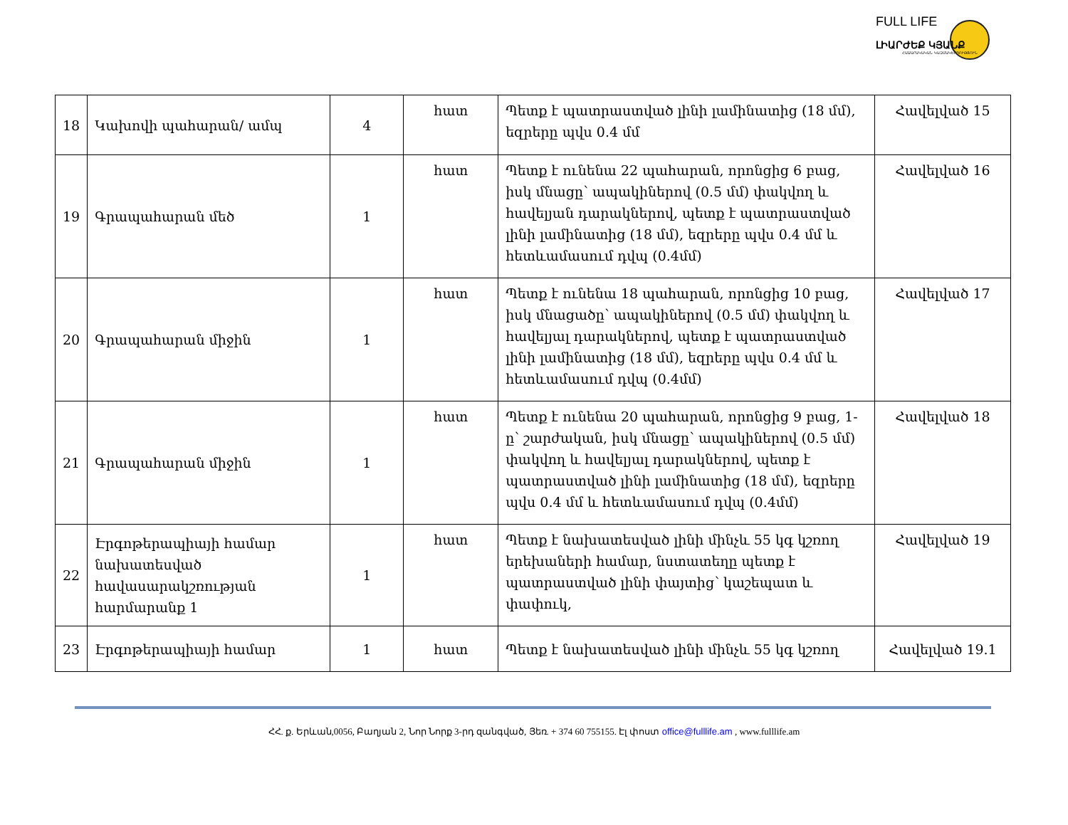FULL LIFE
ԼԻԱՐԺԵՔ ԿՅԱՆՔ
ՀԱՍԱՐԱԿԱԿԱՆ ԿԱԶՄԱԿԵՐՊՈՒԹՅՈՒՆ
| 18 | Կախովի պահարան/ ամպ | 4 | հատ | Պետք է պատրաստված լինի լամինատից (18 մմ), եզրերը պվս 0.4 մմ | Հավելված 15 |
| 19 | Գրապահարան մեծ | 1 | հատ | Պետք է ունենա 22 պահարան, որոնցից 6 բաց, իսկ մնացը՝ ապակիներով (0.5 մմ) փակվող և հավելյան դարակներով, պետք է պատրաստված լինի լամինատից (18 մմ), եզրերը պվս 0.4 մմ և հետևամասում դվպ (0.4մմ) | Հավելված 16 |
| 20 | Գրապահարան միջին | 1 | հատ | Պետք է ունենա 18 պահարան, որոնցից 10 բաց, իսկ մնացածը՝ ապակիներով (0.5 մմ) փակվող և հավելյալ դարակներով, պետք է պատրաստված լինի լամինատից (18 մմ), եզրերը պվս 0.4 մմ և հետևամասում դվպ (0.4մմ) | Հավելված 17 |
| 21 | Գրապահարան միջին | 1 | հատ | Պետք է ունենա 20 պահարան, որոնցից 9 բաց, 1-ը՝ շարժական, իսկ մնացը՝ ապակիներով (0.5 մմ) փակվող և հավելյալ դարակներով, պետք է պատրաստված լինի լամինատից (18 մմ), եզրերը պվս 0.4 մմ և հետևամասում դվպ (0.4մմ) | Հավելված 18 |
| 22 | Էրգոթերապիայի համար նախատեսված հավասարակշռության հարմարանք 1 | 1 | հատ | Պետք է նախատեսված լինի մինչև 55 կգ կշռող երեխաների համար, նստատեղը պետք է պատրաստված լինի փայտից՝ կաշեպատ և փափուկ, | Հավելված 19 |
| 23 | Էրգոթերապիայի համար | 1 | հատ | Պետք է նախատեսված լինի մինչև 55 կգ կշռող | Հավելված 19.1 |
ՀՀ. ք. Երևան,0056, Բաղյան 2, Նոր Նորք 3-րդ զանգված, Յեռ. + 374 60 755155. Էլ փոստ office@fulllife.am , www.fulllife.am